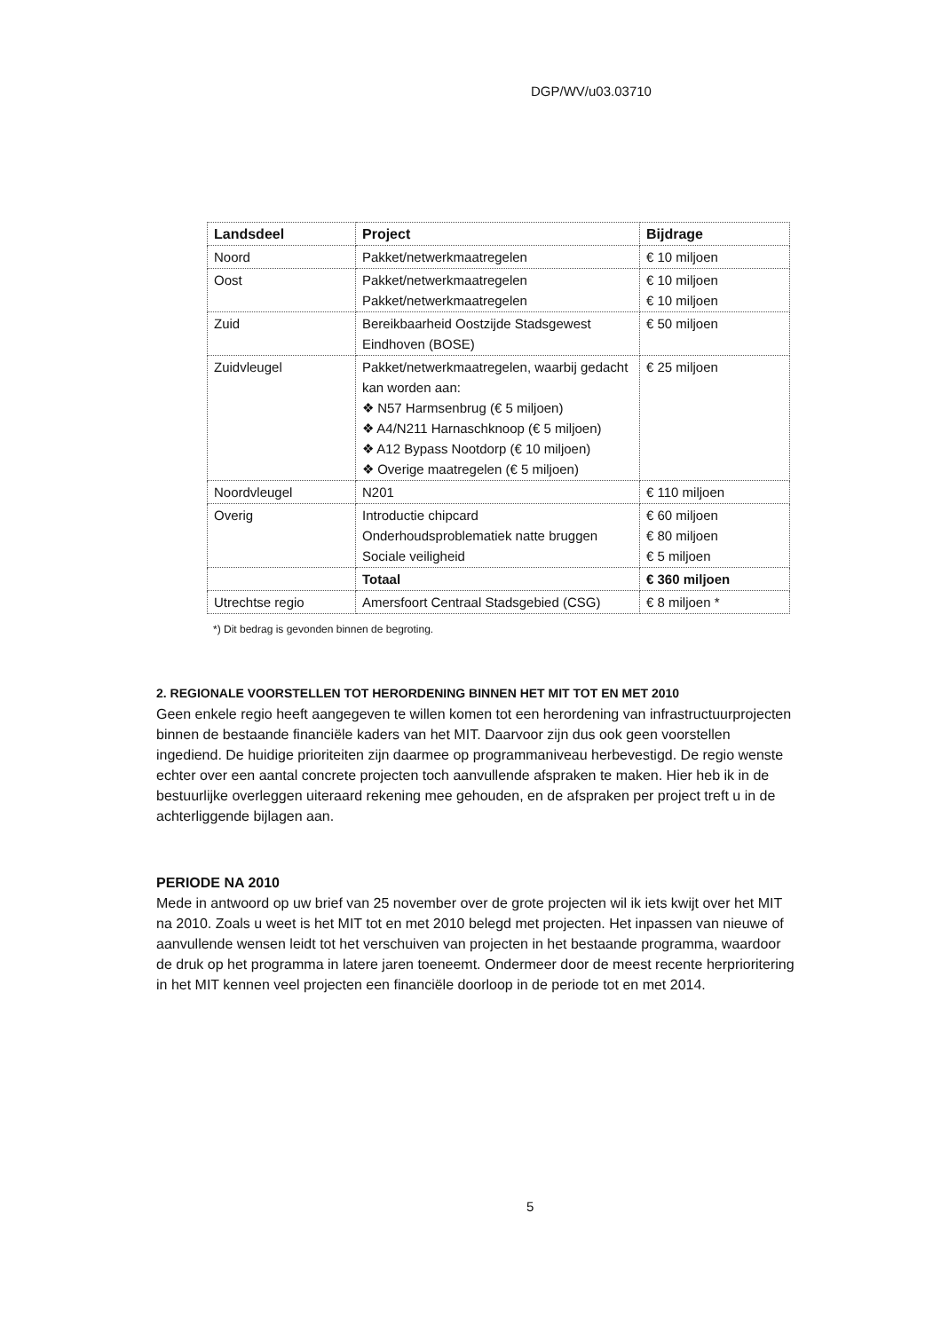DGP/WV/u03.03710
| Landsdeel | Project | Bijdrage |
| --- | --- | --- |
| Noord | Pakket/netwerkmaatregelen | € 10 miljoen |
| Oost | Pakket/netwerkmaatregelen Pakket/netwerkmaatregelen | € 10 miljoen € 10 miljoen |
| Zuid | Bereikbaarheid Oostzijde Stadsgewest Eindhoven (BOSE) | € 50 miljoen |
| Zuidvleugel | Pakket/netwerkmaatregelen, waarbij gedacht kan worden aan: ❖ N57 Harmsenbrug (€ 5 miljoen) ❖ A4/N211 Harnaschknoop (€ 5 miljoen) ❖ A12 Bypass Nootdorp (€ 10 miljoen) ❖ Overige maatregelen (€ 5 miljoen) | € 25 miljoen |
| Noordvleugel | N201 | € 110 miljoen |
| Overig | Introductie chipcard Onderhoudsproblematiek natte bruggen Sociale veiligheid | € 60 miljoen € 80 miljoen € 5 miljoen |
| | Totaal | € 360 miljoen |
| Utrechtse regio | Amersfoort Centraal Stadsgebied (CSG) | € 8 miljoen * |
*) Dit bedrag is gevonden binnen de begroting.
2. REGIONALE VOORSTELLEN TOT HERORDENING BINNEN HET MIT TOT EN MET 2010
Geen enkele regio heeft aangegeven te willen komen tot een herordening van infrastructuurprojecten binnen de bestaande financiële kaders van het MIT. Daarvoor zijn dus ook geen voorstellen ingediend. De huidige prioriteiten zijn daarmee op programmaniveau herbevestigd. De regio wenste echter over een aantal concrete projecten toch aanvullende afspraken te maken. Hier heb ik in de bestuurlijke overleggen uiteraard rekening mee gehouden, en de afspraken per project treft u in de achterliggende bijlagen aan.
PERIODE NA 2010
Mede in antwoord op uw brief van 25 november over de grote projecten wil ik iets kwijt over het MIT na 2010. Zoals u weet is het MIT tot en met 2010 belegd met projecten. Het inpassen van nieuwe of aanvullende wensen leidt tot het verschuiven van projecten in het bestaande programma, waardoor de druk op het programma in latere jaren toeneemt. Ondermeer door de meest recente herprioritering in het MIT kennen veel projecten een financiële doorloop in de periode tot en met 2014.
5